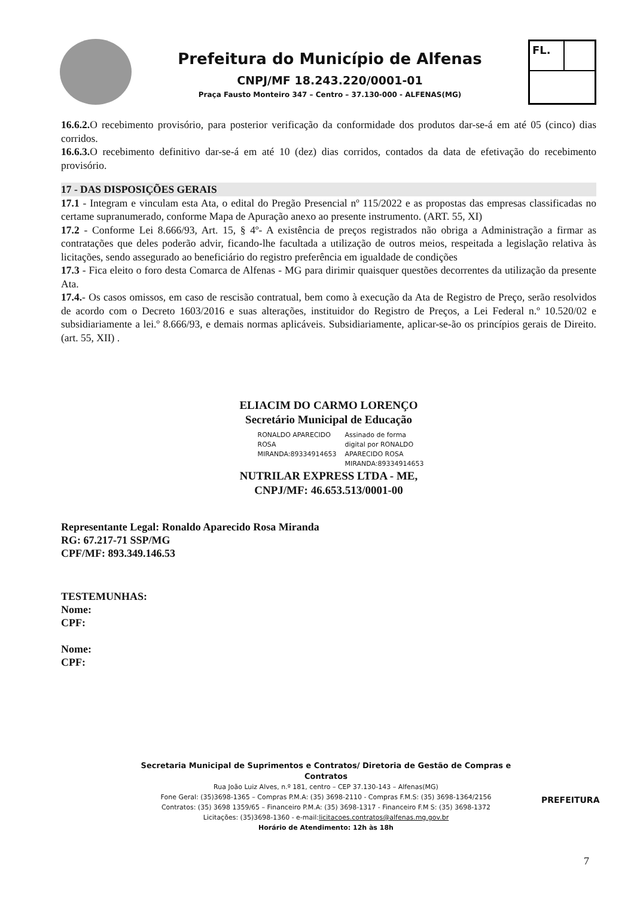Prefeitura do Município de Alfenas
CNPJ/MF 18.243.220/0001-01
Praça Fausto Monteiro 347 – Centro – 37.130-000 - ALFENAS(MG)
FL.
16.6.2. O recebimento provisório, para posterior verificação da conformidade dos produtos dar-se-á em até 05 (cinco) dias corridos.
16.6.3. O recebimento definitivo dar-se-á em até 10 (dez) dias corridos, contados da data de efetivação do recebimento provisório.
17 - DAS DISPOSIÇÕES GERAIS
17.1 - Integram e vinculam esta Ata, o edital do Pregão Presencial nº 115/2022 e as propostas das empresas classificadas no certame supranumerado, conforme Mapa de Apuração anexo ao presente instrumento. (ART. 55, XI)
17.2 - Conforme Lei 8.666/93, Art. 15, § 4º- A existência de preços registrados não obriga a Administração a firmar as contratações que deles poderão advir, ficando-lhe facultada a utilização de outros meios, respeitada a legislação relativa às licitações, sendo assegurado ao beneficiário do registro preferência em igualdade de condições
17.3 - Fica eleito o foro desta Comarca de Alfenas - MG para dirimir quaisquer questões decorrentes da utilização da presente Ata.
17.4.- Os casos omissos, em caso de rescisão contratual, bem como à execução da Ata de Registro de Preço, serão resolvidos de acordo com o Decreto 1603/2016 e suas alterações, instituidor do Registro de Preços, a Lei Federal n.º 10.520/02 e subsidiariamente a lei.º 8.666/93, e demais normas aplicáveis. Subsidiariamente, aplicar-se-ão os princípios gerais de Direito. (art. 55, XII) .
ELIACIM DO CARMO LORENÇO
Secretário Municipal de Educação
RONALDO APARECIDO
ROSA
MIRANDA:89334914653
Assinado de forma
digital por RONALDO
APARECIDO ROSA
MIRANDA:89334914653
NUTRILAR EXPRESS LTDA - ME,
CNPJ/MF: 46.653.513/0001-00
Representante Legal: Ronaldo Aparecido Rosa Miranda
RG: 67.217-71 SSP/MG
CPF/MF: 893.349.146.53
TESTEMUNHAS:
Nome:
CPF:
Nome:
CPF:
Secretaria Municipal de Suprimentos e Contratos/ Diretoria de Gestão de Compras e Contratos
Rua João Luiz Alves, n.º 181, centro – CEP 37.130-143 – Alfenas(MG)
Fone Geral: (35)3698-1365 – Compras P.M.A: (35) 3698-2110 - Compras F.M.S: (35) 3698-1364/2156
Contratos: (35) 3698 1359/65 – Financeiro P.M.A: (35) 3698-1317 - Financeiro F.M S: (35) 3698-1372
Licitações: (35)3698-1360 - e-mail:licitacoes.contratos@alfenas.mg.gov.br
Horário de Atendimento: 12h às 18h
PREFEITURA
7